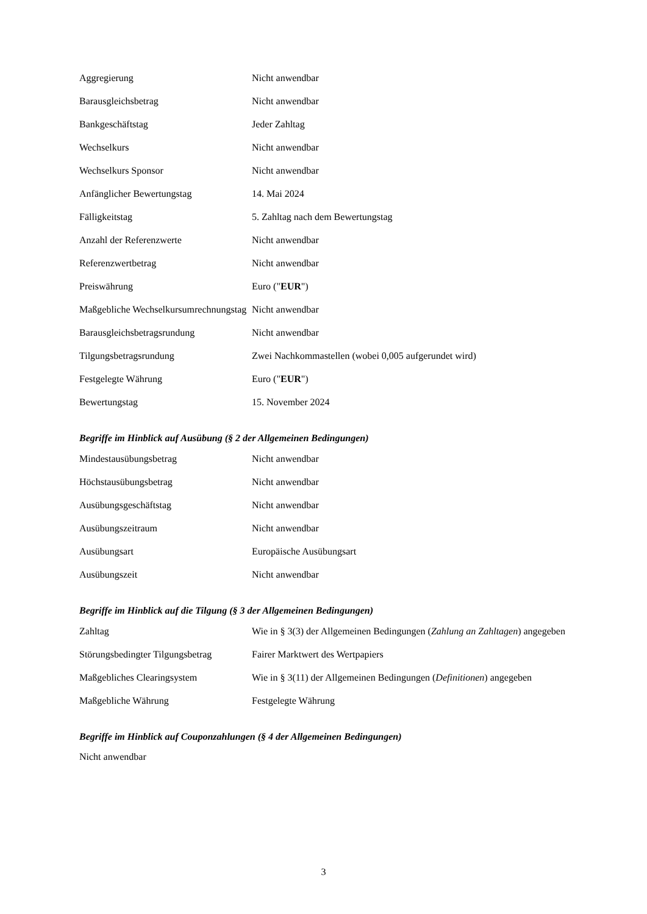| Aggregierung | Nicht anwendbar |
| Barausgleichsbetrag | Nicht anwendbar |
| Bankgeschäftstag | Jeder Zahltag |
| Wechselkurs | Nicht anwendbar |
| Wechselkurs Sponsor | Nicht anwendbar |
| Anfänglicher Bewertungstag | 14. Mai 2024 |
| Fälligkeitstag | 5. Zahltag nach dem Bewertungstag |
| Anzahl der Referenzwerte | Nicht anwendbar |
| Referenzwertbetrag | Nicht anwendbar |
| Preiswährung | Euro (" EUR ") |
| Maßgebliche Wechselkursumrechnungstag | Nicht anwendbar |
| Barausgleichsbetragsrundung | Nicht anwendbar |
| Tilgungsbetragsrundung | Zwei Nachkommastellen (wobei 0,005 aufgerundet wird) |
| Festgelegte Währung | Euro (" EUR ") |
| Bewertungstag | 15. November 2024 |
Begriffe im Hinblick auf Ausübung (§ 2 der Allgemeinen Bedingungen)
| Mindestausübungsbetrag | Nicht anwendbar |
| Höchstausübungsbetrag | Nicht anwendbar |
| Ausübungsgeschäftstag | Nicht anwendbar |
| Ausübungszeitraum | Nicht anwendbar |
| Ausübungsart | Europäische Ausübungsart |
| Ausübungszeit | Nicht anwendbar |
Begriffe im Hinblick auf die Tilgung (§ 3 der Allgemeinen Bedingungen)
| Zahltag | Wie in § 3(3) der Allgemeinen Bedingungen ( Zahlung an Zahltagen ) angegeben |
| Störungsbedingter Tilgungsbetrag | Fairer Marktwert des Wertpapiers |
| Maßgebliches Clearingsystem | Wie in § 3(11) der Allgemeinen Bedingungen ( Definitionen ) angegeben |
| Maßgebliche Währung | Festgelegte Währung |
Begriffe im Hinblick auf Couponzahlungen (§ 4 der Allgemeinen Bedingungen)
Nicht anwendbar
3